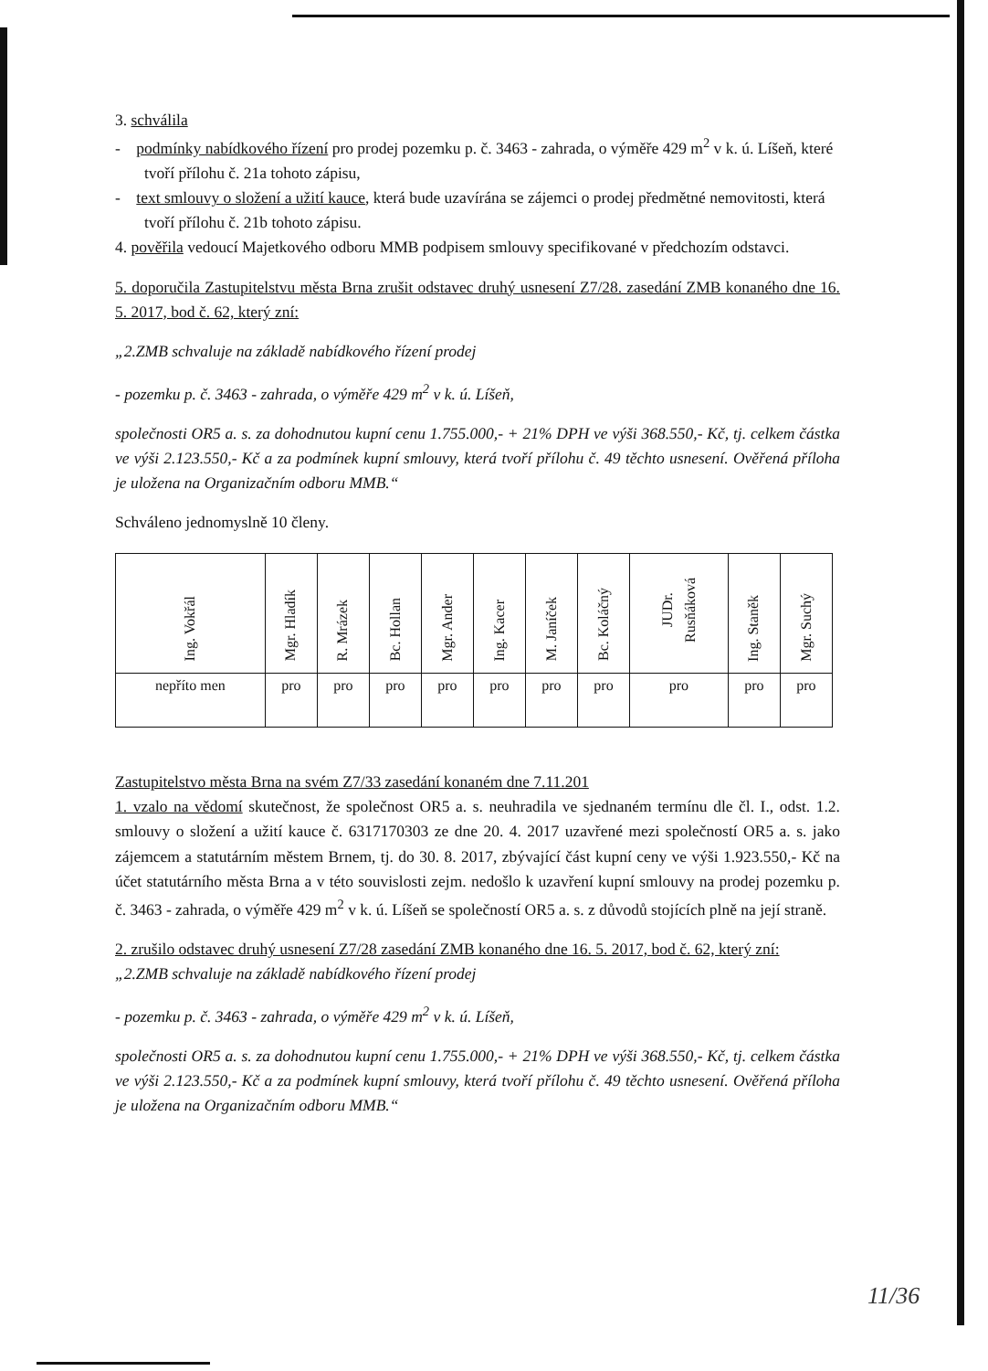3. schválila
- podmínky nabídkového řízení pro prodej pozemku p. č. 3463 - zahrada, o výměře 429 m<sup>2</sup> v k. ú. Líšeň, které tvoří přílohu č. 21a tohoto zápisu,
- text smlouvy o složení a užití kauce, která bude uzavírána se zájemci o prodej předmětné nemovitosti, která tvoří přílohu č. 21b tohoto zápisu.
4. pověřila vedoucí Majetkového odboru MMB podpisem smlouvy specifikované v předchozím odstavci.
5. doporučila Zastupitelstvu města Brna zrušit odstavec druhý usnesení Z7/28. zasedání ZMB konaného dne 16. 5. 2017, bod č. 62, který zní:
„2.ZMB schvaluje na základě nabídkového řízení prodej
- pozemku p. č. 3463 - zahrada, o výměře 429 m<sup>2</sup> v k. ú. Líšeň,
společnosti OR5 a. s. za dohodnutou kupní cenu 1.755.000,- + 21% DPH ve výši 368.550,- Kč, tj. celkem částka ve výši 2.123.550,- Kč a za podmínek kupní smlouvy, která tvoří přílohu č. 49 těchto usnesení. Ověřená příloha je uložena na Organizačním odboru MMB.“
Schváleno jednomyslně 10 členy.
| Ing. Vokřál | Mgr. Hladík | R. Mrázek | Bc. Hollan | Mgr. Ander | Ing. Kacer | M. Janíček | Bc. Koláčný | JUDr. Rusňáková | Ing. Staněk | Mgr. Suchý |
| nepříto men | pro | pro | pro | pro | pro | pro | pro | pro | pro | pro |
Zastupitelstvo města Brna na svém Z7/33 zasedání konaném dne 7.11.201
1. vzalo na vědomí skutečnost, že společnost OR5 a. s. neuhradila ve sjednaném termínu dle čl. I., odst. 1.2. smlouvy o složení a užití kauce č. 6317170303 ze dne 20. 4. 2017 uzavřené mezi společností OR5 a. s. jako zájemcem a statutárním městem Brnem, tj. do 30. 8. 2017, zbývající část kupní ceny ve výši 1.923.550,- Kč na účet statutárního města Brna a v této souvislosti zejm. nedošlo k uzavření kupní smlouvy na prodej pozemku p. č. 3463 - zahrada, o výměře 429 m<sup>2</sup> v k. ú. Líšeň se společností OR5 a. s. z důvodů stojících plně na její straně.
2. zrušilo odstavec druhý usnesení Z7/28 zasedání ZMB konaného dne 16. 5. 2017, bod č. 62, který zní:
„2.ZMB schvaluje na základě nabídkového řízení prodej
- pozemku p. č. 3463 - zahrada, o výměře 429 m<sup>2</sup> v k. ú. Líšeň,
společnosti OR5 a. s. za dohodnutou kupní cenu 1.755.000,- + 21% DPH ve výši 368.550,- Kč, tj. celkem částka ve výši 2.123.550,- Kč a za podmínek kupní smlouvy, která tvoří přílohu č. 49 těchto usnesení. Ověřená příloha je uložena na Organizačním odboru MMB.“
11/36